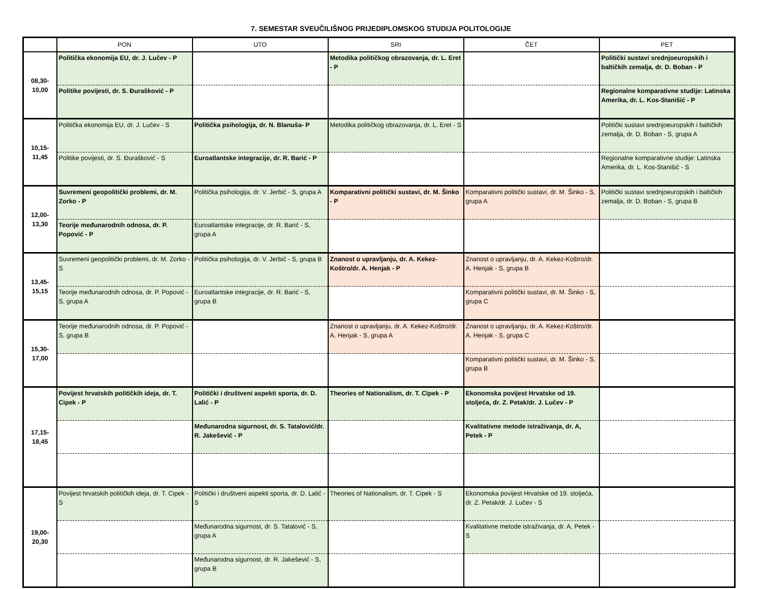7. SEMESTAR SVEUČILIŠNOG PRIJEDIPLOMSKOG STUDIJA POLITOLOGIJE
| | PON | UTO | SRI | ČET | PET |
| --- | --- | --- | --- | --- | --- |
| 08,30- 10,00 | Politička ekonomija EU, dr. J. Lučev - P | | Metodika političkog obrazovanja, dr. L. Eret - P | | Politički sustavi srednjoeuropskih i baltičkih zemalja, dr. D. Boban - P |
| | Politike povijesti, dr. S. Đurašković - P | | | | Regionalne komparativne studije: Latinska Amerika, dr. L. Kos-Stanišić - P |
| 10,15- 11,45 | Politička ekonomija EU, dr. J. Lučev - S | Politička psihologija, dr. N. Blanuša- P | Metodika političkog obrazovanja, dr. L. Eret - S | | Politički sustavi srednjoeuropskih i baltičkih zemalja, dr. D. Boban - S, grupa A |
| | Politike povijesti, dr. S. Đurašković - S | Euroatlantske integracije, dr. R. Barić - P | | | Regionalne komparativne studije: Latinska Amerika, dr. L. Kos-Stanišić - S |
| 12,00- 13,30 | Suvremeni geopolitički problemi, dr. M. Zorko - P | Politička psihologija, dr. V. Jerbić - S, grupa A | Komparativni politički sustavi, dr. M. Šinko - P | Komparativni politički sustavi, dr. M. Šinko - S, grupa A | Politički sustavi srednjoeuropskih i baltičkih zemalja, dr. D. Boban - S, grupa B |
| | Teorije međunarodnih odnosa, dr. P. Popović - P | Euroatlantske integracije, dr. R. Barić - S, grupa A | | | |
| 13,45- 15,15 | Suvremeni geopolitički problemi, dr. M. Zorko - S | Politička psihologija, dr. V. Jerbić - S, grupa B | Znanost o upravljanju, dr. A. Kekez-Koštro/dr. A. Henjak - P | Znanost o upravljanju, dr. A. Kekez-Koštro/dr. A. Henjak - S, grupa B | |
| | Teorije međunarodnih odnosa, dr. P. Popović - S, grupa A | Euroatlantske integracije, dr. R. Barić - S, grupa B | | Komparativni politički sustavi, dr. M. Šinko - S, grupa C | |
| 15,30- 17,00 | Teorije međunarodnih odnosa, dr. P. Popović - S, grupa B | | Znanost o upravljanju, dr. A. Kekez-Koštro/dr. A. Henjak - S, grupa A | Znanost o upravljanju, dr. A. Kekez-Koštro/dr. A. Henjak - S, grupa C | |
| | | | | Komparativni politički sustavi, dr. M. Šinko - S, grupa B | |
| 17,15- 18,45 | Povijest hrvatskih političkih ideja, dr. T. Cipek - P | Politički i društveni aspekti sporta, dr. D. Lalić - P | Theories of Nationalism, dr. T. Cipek - P | Ekonomska povijest Hrvatske od 19. stoljeća, dr. Z. Petak/dr. J. Lučev - P | |
| | | Međunarodna sigurnost, dr. S. Tatalović/dr. R. Jakešević - P | | Kvalitativne metode istraživanja, dr. A, Petek - P | |
| 19,00- 20,30 | Povijest hrvatskih političkih ideja, dr. T. Cipek - S | Politički i društveni aspekti sporta, dr. D. Lalić - S | Theories of Nationalism, dr. T. Cipek - S | Ekonomska povijest Hrvatske od 19. stoljeća, dr. Z. Petak/dr. J. Lučev - S | |
| | | Međunarodna sigurnost, dr. S. Tatalović - S, grupa A | | Kvalitativne metode istraživanja, dr. A, Petek - S | |
| | | Međunarodna sigurnost, dr. R. Jakešević - S, grupa B | | | |